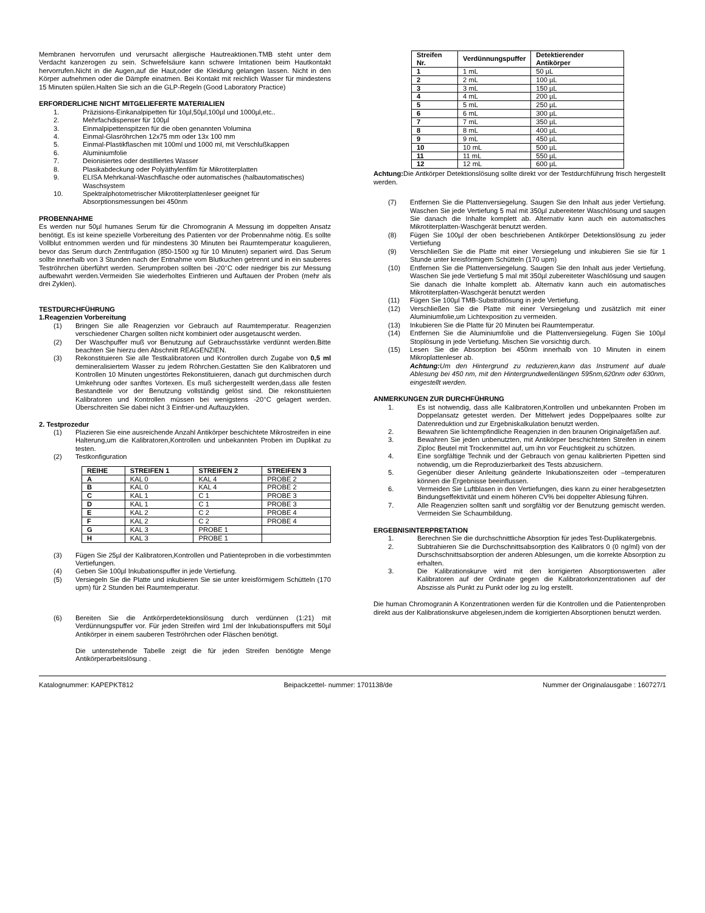Membranen hervorrufen und verursacht allergische Hautreaktionen.TMB steht unter dem Verdacht kanzerogen zu sein. Schwefelsäure kann schwere Irritationen beim Hautkontakt hervorrufen.Nicht in die Augen,auf die Haut,oder die Kleidung gelangen lassen. Nicht in den Körper aufnehmen oder die Dämpfe einatmen. Bei Kontakt mit reichlich Wasser für mindestens 15 Minuten spülen.Halten Sie sich an die GLP-Regeln (Good Laboratory Practice)
ERFORDERLICHE NICHT MITGELIEFERTE MATERIALIEN
1. Präzisions-Einkanalpipetten für 10µl,50µl,100µl und 1000µl,etc.. 2. Mehrfachdispenser für 100µl 3. Einmalpipettenspitzen für die oben genannten Volumina 4. Einmal-Glasröhrchen 12x75 mm oder 13x 100 mm 5. Einmal-Plastikflaschen mit 100ml und 1000 ml, mit Verschlußkappen 6. Aluminiumfolie 7. Deionisiertes oder destilliertes Wasser 8. Plasikabdeckung oder Polyäthylenfilm für Mikrotiterplatten 9. ELISA Mehrkanal-Waschflasche oder automatisches (halbautomatisches) Waschsystem 10. Spektralphotometrischer Mikrotiterplattenleser geeignet für Absorptionsmessungen bei 450nm
PROBENNAHME
Es werden nur 50µl humanes Serum für die Chromogranin A Messung im doppelten Ansatz benötigt. Es ist keine spezielle Vorbereitung des Patienten vor der Probennahme nötig. Es sollte Vollblut entnommen werden und für mindestens 30 Minuten bei Raumtemperatur koagulieren, bevor das Serum durch Zentrifugation (850-1500 xg für 10 Minuten) separiert wird. Das Serum sollte innerhalb von 3 Stunden nach der Entnahme vom Blutkuchen getrennt und in ein sauberes Teströhrchen überführt werden. Serumproben sollten bei -20°C oder niedriger bis zur Messung aufbewahrt werden.Vermeiden Sie wiederholtes Einfrieren und Auftauen der Proben (mehr als drei Zyklen).
TESTDURCHFÜHRUNG
1.Reagenzien Vorbereitung
(1) Bringen Sie alle Reagenzien vor Gebrauch auf Raumtemperatur. Reagenzien verschiedener Chargen sollten nicht kombiniert oder ausgetauscht werden. (2) Der Waschpuffer muß vor Benutzung auf Gebrauchsstärke verdünnt werden.Bitte beachten Sie hierzu den Abschnitt REAGENZIEN. (3) Rekonstituieren Sie alle Testkalibratoren und Kontrollen durch Zugabe von 0,5 ml demineralisiertem Wasser zu jedem Röhrchen.Gestatten Sie den Kalibratoren und Kontrollen 10 Minuten ungestörtes Rekonstituieren, danach gut durchmischen durch Umkehrung oder sanftes Vortexen. Es muß sichergestellt werden,dass alle festen Bestandteile vor der Benutzung vollständig gelöst sind. Die rekonstituierten Kalibratoren und Kontrollen müssen bei wenigstens -20°C gelagert werden. Überschreiten Sie dabei nicht 3 Einfrier-und Auftauzyklen.
2. Testprozedur
(1) Plazieren Sie eine ausreichende Anzahl Antikörper beschichtete Mikrostreifen in eine Halterung,um die Kalibratoren,Kontrollen und unbekannten Proben im Duplikat zu testen. (2) Testkonfiguration
| REIHE | STREIFEN 1 | STREIFEN 2 | STREIFEN 3 |
| --- | --- | --- | --- |
| A | KAL 0 | KAL 4 | PROBE 2 |
| B | KAL 0 | KAL 4 | PROBE 2 |
| C | KAL 1 | C 1 | PROBE 3 |
| D | KAL 1 | C 1 | PROBE 3 |
| E | KAL 2 | C 2 | PROBE 4 |
| F | KAL 2 | C 2 | PROBE 4 |
| G | KAL 3 | PROBE 1 | |
| H | KAL 3 | PROBE 1 | |
(3) Fügen Sie 25µl der Kalibratoren,Kontrollen und Patienteproben in die vorbestimmten Vertiefungen. (4) Geben Sie 100µl Inkubationspuffer in jede Vertiefung. (5) Versiegeln Sie die Platte und inkubieren Sie sie unter kreisförmigem Schütteln (170 upm) für 2 Stunden bei Raumtemperatur. (6) Bereiten Sie die Antkörperdetektionslösung durch verdünnen (1:21) mit Verdünnungspuffer vor. Für jeden Streifen wird 1ml der Inkubationspuffers mit 50µl Antikörper in einem sauberen Teströhrchen oder Fläschen benötigt.
Die untenstehende Tabelle zeigt die für jeden Streifen benötigte Menge Antikörperarbeitslösung .
| Streifen Nr. | Verdünnungspuffer | Detektierender Antikörper |
| --- | --- | --- |
| 1 | 1 mL | 50 µL |
| 2 | 2 mL | 100 µL |
| 3 | 3 mL | 150 µL |
| 4 | 4 mL | 200 µL |
| 5 | 5 mL | 250 µL |
| 6 | 6 mL | 300 µL |
| 7 | 7 mL | 350 µL |
| 8 | 8 mL | 400 µL |
| 9 | 9 mL | 450 µL |
| 10 | 10 mL | 500 µL |
| 11 | 11 mL | 550 µL |
| 12 | 12 mL | 600 µL |
Achtung: Die Antkörper Detektionslösung sollte direkt vor der Testdurchführung frisch hergestellt werden.
(7) Entfernen Sie die Plattenversiegelung. Saugen Sie den Inhalt aus jeder Vertiefung. Waschen Sie jede Vertiefung 5 mal mit 350µl zubereiteter Waschlösung und saugen Sie danach die Inhalte komplett ab. Alternativ kann auch ein automatisches Mikrotiterplatten-Waschgerät benutzt werden. (8) Fügen Sie 100µl der oben beschriebenen Antikörper Detektionslösung zu jeder Vertiefung (9) Verschließen Sie die Platte mit einer Versiegelung und inkubieren Sie sie für 1 Stunde unter kreisförmigem Schütteln (170 upm) (10) Entfernen Sie die Plattenversiegelung. Saugen Sie den Inhalt aus jeder Vertiefung. Waschen Sie jede Vertiefung 5 mal mit 350µl zubereiteter Waschlösung und saugen Sie danach die Inhalte komplett ab. Alternativ kann auch ein automatisches Mikrotiterplatten-Waschgerät benutzt werden (11) Fügen Sie 100µl TMB-Substratlösung in jede Vertiefung. (12) Verschließen Sie die Platte mit einer Versiegelung und zusätzlich mit einer Aluminiumfolie,um Lichtexposition zu vermeiden. (13) Inkubieren Sie die Platte für 20 Minuten bei Raumtemperatur. (14) Entfernen Sie die Aluminiumfolie und die Plattenversiegelung. Fügen Sie 100µl Stoplösung in jede Vertiefung. Mischen Sie vorsichtig durch. (15) Lesen Sie die Absorption bei 450nm innerhalb von 10 Minuten in einem Mikroplattenleser ab.
Achtung: Um den Hintergrund zu reduzieren,kann das Instrument auf duale Ablesung bei 450 nm, mit den Hintergrundwellenlängen 595nm,620nm oder 630nm, eingestellt werden.
ANMERKUNGEN ZUR DURCHFÜHRUNG
1. Es ist notwendig, dass alle Kalibratoren,Kontrollen und unbekannten Proben im Doppelansatz getestet werden. Der Mittelwert jedes Doppelpaares sollte zur Datenreduktion und zur Ergebniskalkulation benutzt werden. 2. Bewahren Sie lichtempfindliche Reagenzien in den braunen Originalgefäßen auf. 3. Bewahren Sie jeden unbenutzten, mit Antikörper beschichteten Streifen in einem Ziploc Beutel mit Trockenmittel auf, um ihn vor Feuchtigkeit zu schützen. 4. Eine sorgfältige Technik und der Gebrauch von genau kalibrierten Pipetten sind notwendig, um die Reproduzierbarkeit des Tests abzusichern. 5. Gegenüber dieser Anleitung geänderte Inkubationszeiten oder –temperaturen können die Ergebnisse beeinflussen. 6. Vermeiden Sie Luftblasen in den Vertiefungen, dies kann zu einer herabgesetzten Bindungseffektivität und einem höheren CV% bei doppelter Ablesung führen. 7. Alle Reagenzien sollten sanft und sorgfältig vor der Benutzung gemischt werden. Vermeiden Sie Schaumbildung.
ERGEBNISINTERPRETATION
1. Berechnen Sie die durchschnittliche Absorption für jedes Test-Duplikatergebnis. 2. Subtrahieren Sie die Durchschnittsabsorption des Kalibrators 0 (0 ng/ml) von der Durschschnittsabsorption der anderen Ablesungen, um die korrekte Absorption zu erhalten. 3. Die Kalibrationskurve wird mit den korrigierten Absorptionswerten aller Kalibratoren auf der Ordinate gegen die Kalibratorkonzentrationen auf der Abszisse als Punkt zu Punkt oder log zu log erstellt.
Die human Chromogranin A Konzentrationen werden für die Kontrollen und die Patientenproben direkt aus der Kalibrationskurve abgelesen,indem die korrigierten Absorptionen benutzt werden.
Katalognummer: KAPEPKT812 Beipackzettel- nummer: 1701138/de Nummer der Originalausgabe : 160727/1